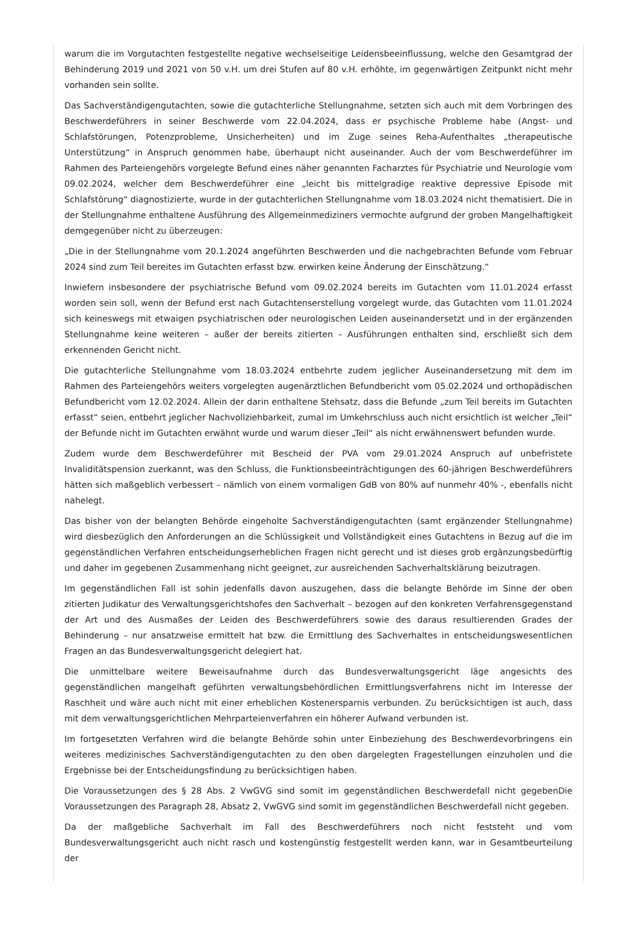warum die im Vorgutachten festgestellte negative wechselseitige Leidensbeeinflussung, welche den Gesamtgrad der Behinderung 2019 und 2021 von 50 v.H. um drei Stufen auf 80 v.H. erhöhte, im gegenwärtigen Zeitpunkt nicht mehr vorhanden sein sollte.
Das Sachverständigengutachten, sowie die gutachterliche Stellungnahme, setzten sich auch mit dem Vorbringen des Beschwerdeführers in seiner Beschwerde vom 22.04.2024, dass er psychische Probleme habe (Angst- und Schlafstörungen, Potenzprobleme, Unsicherheiten) und im Zuge seines Reha-Aufenthaltes „therapeutische Unterstützung“ in Anspruch genommen habe, überhaupt nicht auseinander. Auch der vom Beschwerdeführer im Rahmen des Parteiengehörs vorgelegte Befund eines näher genannten Facharztes für Psychiatrie und Neurologie vom 09.02.2024, welcher dem Beschwerdeführer eine „leicht bis mittelgradige reaktive depressive Episode mit Schlafstörung“ diagnostizierte, wurde in der gutachterlichen Stellungnahme vom 18.03.2024 nicht thematisiert. Die in der Stellungnahme enthaltene Ausführung des Allgemeinmediziners vermochte aufgrund der groben Mangelhaftigkeit demgegenüber nicht zu überzeugen:
„Die in der Stellungnahme vom 20.1.2024 angeführten Beschwerden und die nachgebrachten Befunde vom Februar 2024 sind zum Teil bereites im Gutachten erfasst bzw. erwirken keine Änderung der Einschätzung.“
Inwiefern insbesondere der psychiatrische Befund vom 09.02.2024 bereits im Gutachten vom 11.01.2024 erfasst worden sein soll, wenn der Befund erst nach Gutachtenserstellung vorgelegt wurde, das Gutachten vom 11.01.2024 sich keineswegs mit etwaigen psychiatrischen oder neurologischen Leiden auseinandersetzt und in der ergänzenden Stellungnahme keine weiteren – außer der bereits zitierten – Ausführungen enthalten sind, erschließt sich dem erkennenden Gericht nicht.
Die gutachterliche Stellungnahme vom 18.03.2024 entbehrte zudem jeglicher Auseinandersetzung mit dem im Rahmen des Parteiengehörs weiters vorgelegten augenärztlichen Befundbericht vom 05.02.2024 und orthopädischen Befundbericht vom 12.02.2024. Allein der darin enthaltene Stehsatz, dass die Befunde „zum Teil bereits im Gutachten erfasst“ seien, entbehrt jeglicher Nachvollziehbarkeit, zumal im Umkehrschluss auch nicht ersichtlich ist welcher „Teil“ der Befunde nicht im Gutachten erwähnt wurde und warum dieser „Teil“ als nicht erwähnenswert befunden wurde.
Zudem wurde dem Beschwerdeführer mit Bescheid der PVA vom 29.01.2024 Anspruch auf unbefristete Invaliditätspension zuerkannt, was den Schluss, die Funktionsbeeinträchtigungen des 60-jährigen Beschwerdeführers hätten sich maßgeblich verbessert – nämlich von einem vormaligen GdB von 80% auf nunmehr 40% -, ebenfalls nicht nahelegt.
Das bisher von der belangten Behörde eingeholte Sachverständigengutachten (samt ergänzender Stellungnahme) wird diesbezüglich den Anforderungen an die Schlüssigkeit und Vollständigkeit eines Gutachtens in Bezug auf die im gegenständlichen Verfahren entscheidungserheblichen Fragen nicht gerecht und ist dieses grob ergänzungsbedürftig und daher im gegebenen Zusammenhang nicht geeignet, zur ausreichenden Sachverhaltsklärung beizutragen.
Im gegenständlichen Fall ist sohin jedenfalls davon auszugehen, dass die belangte Behörde im Sinne der oben zitierten Judikatur des Verwaltungsgerichtshofes den Sachverhalt – bezogen auf den konkreten Verfahrensgegenstand der Art und des Ausmaßes der Leiden des Beschwerdeführers sowie des daraus resultierenden Grades der Behinderung – nur ansatzweise ermittelt hat bzw. die Ermittlung des Sachverhaltes in entscheidungswesentlichen Fragen an das Bundesverwaltungsgericht delegiert hat.
Die unmittelbare weitere Beweisaufnahme durch das Bundesverwaltungsgericht läge angesichts des gegenständlichen mangelhaft geführten verwaltungsbehördlichen Ermittlungsverfahrens nicht im Interesse der Raschheit und wäre auch nicht mit einer erheblichen Kostenersparnis verbunden. Zu berücksichtigen ist auch, dass mit dem verwaltungsgerichtlichen Mehrparteienverfahren ein höherer Aufwand verbunden ist.
Im fortgesetzten Verfahren wird die belangte Behörde sohin unter Einbeziehung des Beschwerdevorbringens ein weiteres medizinisches Sachverständigengutachten zu den oben dargelegten Fragestellungen einzuholen und die Ergebnisse bei der Entscheidungsfindung zu berücksichtigen haben.
Die Voraussetzungen des § 28 Abs. 2 VwGVG sind somit im gegenständlichen Beschwerdefall nicht gegebenDie Voraussetzungen des Paragraph 28, Absatz 2, VwGVG sind somit im gegenständlichen Beschwerdefall nicht gegeben.
Da der maßgebliche Sachverhalt im Fall des Beschwerdeführers noch nicht feststeht und vom Bundesverwaltungsgericht auch nicht rasch und kostengünstig festgestellt werden kann, war in Gesamtbeurteilung der